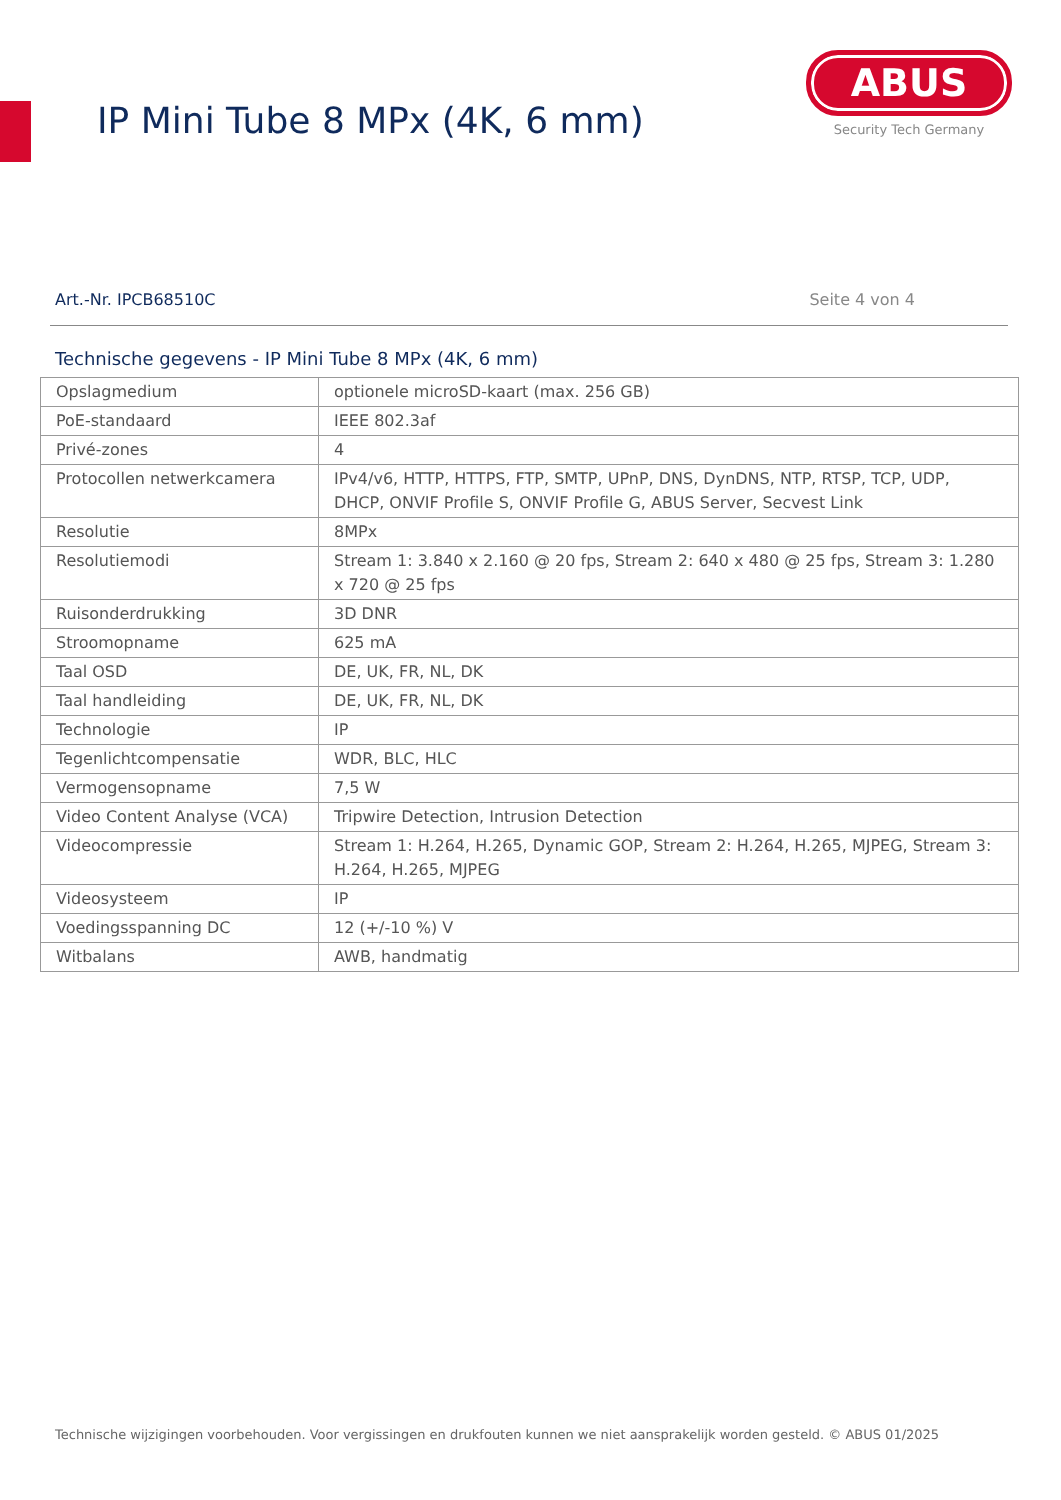IP Mini Tube 8 MPx (4K, 6 mm)
ABUS
Security Tech Germany
Art.-Nr. IPCB68510C Seite 4 von 4
Technische gegevens - IP Mini Tube 8 MPx (4K, 6 mm)
| Opslagmedium | optionele microSD-kaart (max. 256 GB) |
| PoE-standaard | IEEE 802.3af |
| Privé-zones | 4 |
| Protocollen netwerkcamera | IPv4/v6, HTTP, HTTPS, FTP, SMTP, UPnP, DNS, DynDNS, NTP, RTSP, TCP, UDP, DHCP, ONVIF Profile S, ONVIF Profile G, ABUS Server, Secvest Link |
| Resolutie | 8MPx |
| Resolutiemodi | Stream 1: 3.840 x 2.160 @ 20 fps, Stream 2: 640 x 480 @ 25 fps, Stream 3: 1.280 x 720 @ 25 fps |
| Ruisonderdrukking | 3D DNR |
| Stroomopname | 625 mA |
| Taal OSD | DE, UK, FR, NL, DK |
| Taal handleiding | DE, UK, FR, NL, DK |
| Technologie | IP |
| Tegenlichtcompensatie | WDR, BLC, HLC |
| Vermogensopname | 7,5 W |
| Video Content Analyse (VCA) | Tripwire Detection, Intrusion Detection |
| Videocompressie | Stream 1: H.264, H.265, Dynamic GOP, Stream 2: H.264, H.265, MJPEG, Stream 3: H.264, H.265, MJPEG |
| Videosysteem | IP |
| Voedingsspanning DC | 12 (+/-10 %) V |
| Witbalans | AWB, handmatig |
Technische wijzigingen voorbehouden. Voor vergissingen en drukfouten kunnen we niet aansprakelijk worden gesteld. © ABUS 01/2025